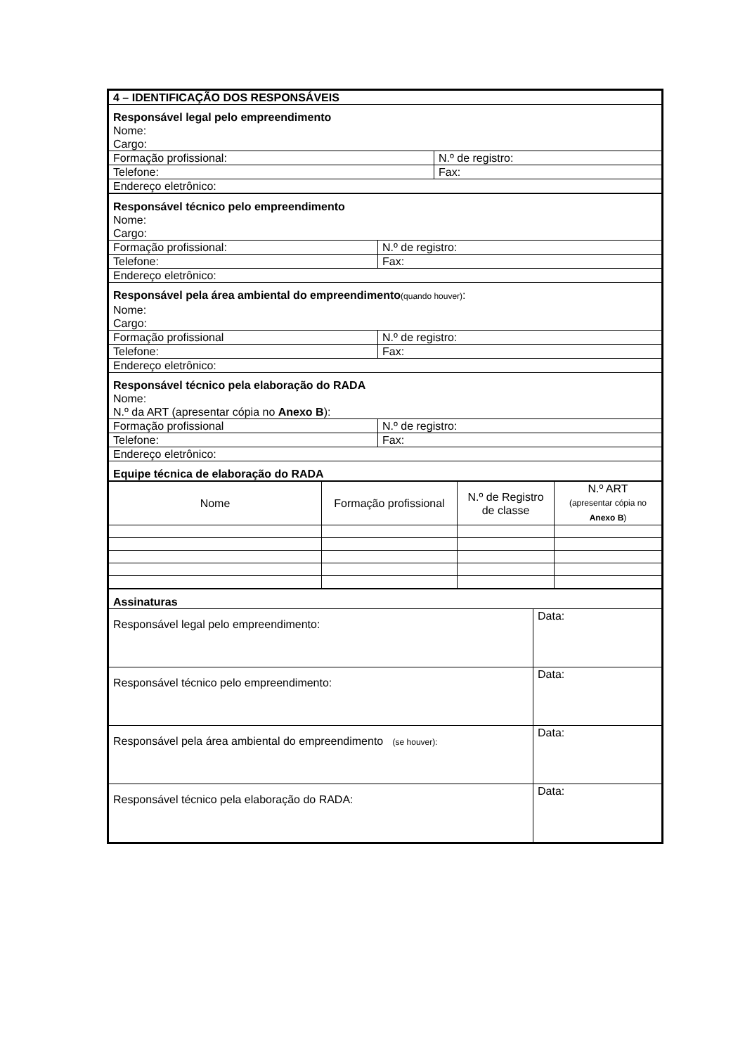| 4 – IDENTIFICAÇÃO DOS RESPONSÁVEIS | |
| Responsável legal pelo empreendimento Nome: Cargo: | |
| Formação profissional: | N.º de registro: |
| Telefone: | Fax: |
| Endereço eletrônico: | |
| Responsável técnico pelo empreendimento Nome: Cargo: | |
| Formação profissional: | N.º de registro: |
| Telefone: | Fax: |
| Endereço eletrônico: | |
| Responsável pela área ambiental do empreendimento (quando houver) : Nome: Cargo: | |
| Formação profissional | N.º de registro: |
| Telefone: | Fax: |
| Endereço eletrônico: | |
| Responsável técnico pela elaboração do RADA Nome: N.º da ART (apresentar cópia no Anexo B ): | |
| Formação profissional | N.º de registro: |
| Telefone: | Fax: |
| Endereço eletrônico: | |
| Equipe técnica de elaboração do RADA | |
| Nome | Formação profissional | N.º de Registro de classe | N.º ART (apresentar cópia no Anexo B ) |
| --- | --- | --- | --- |
| Assinaturas | |
| Responsável legal pelo empreendimento: | Data: |
| Responsável técnico pelo empreendimento: | Data: |
| Responsável pela área ambiental do empreendimento (se houver): | Data: |
| Responsável técnico pela elaboração do RADA: | Data: |